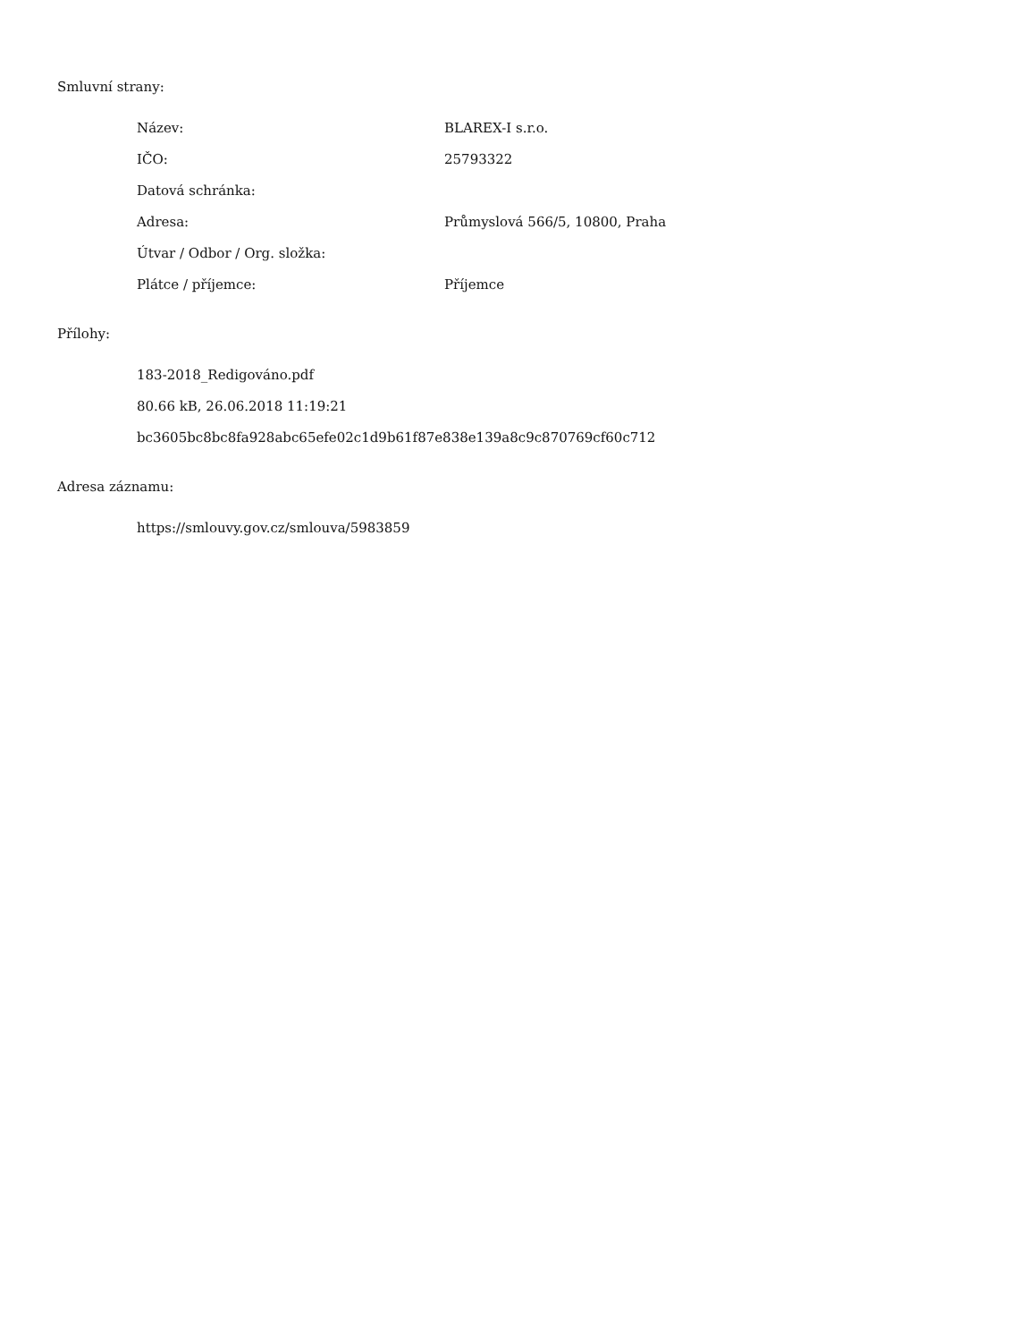Smluvní strany:
| Název: | BLAREX-I s.r.o. |
| IČO: | 25793322 |
| Datová schránka: | |
| Adresa: | Průmyslová 566/5, 10800, Praha |
| Útvar / Odbor / Org. složka: | |
| Plátce / příjemce: | Příjemce |
Přílohy:
183-2018_Redigováno.pdf
80.66 kB, 26.06.2018 11:19:21
bc3605bc8bc8fa928abc65efe02c1d9b61f87e838e139a8c9c870769cf60c712
Adresa záznamu:
https://smlouvy.gov.cz/smlouva/5983859